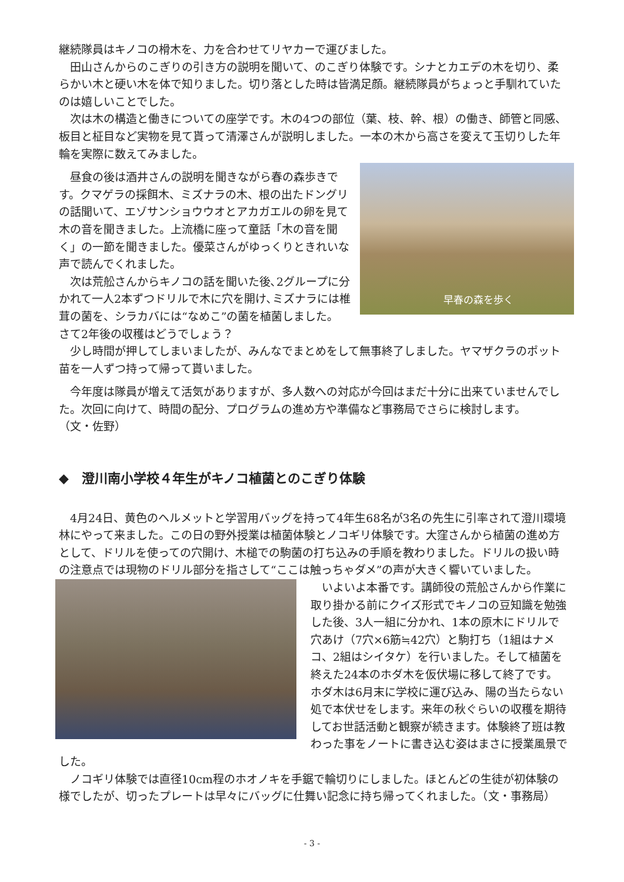継続隊員はキノコの榾木を、力を合わせてリヤカーで運びました。
　田山さんからのこぎりの引き方の説明を聞いて、のこぎり体験です。シナとカエデの木を切り、柔らかい木と硬い木を体で知りました。切り落とした時は皆満足顔。継続隊員がちょっと手馴れていたのは嬉しいことでした。
　次は木の構造と働きについての座学です。木の4つの部位（葉、枝、幹、根）の働き、師管と同感、板目と柾目など実物を見て貰って清澤さんが説明しました。一本の木から高さを変えて玉切りした年輪を実際に数えてみました。
早春の森を歩く
　昼食の後は酒井さんの説明を聞きながら春の森歩きです。クマゲラの採餌木、ミズナラの木、根の出たドングリの話聞いて、エゾサンショウウオとアカガエルの卵を見て木の音を聞きました。上流橋に座って童話「木の音を聞く」の一節を聞きました。優菜さんがゆっくりときれいな声で読んでくれました。
　次は荒舩さんからキノコの話を聞いた後､2グループに分かれて一人2本ずつドリルで木に穴を開け､ミズナラには椎茸の菌を、シラカバには“なめこ”の菌を植菌しました。
さて2年後の収穫はどうでしょう？
　少し時間が押してしまいましたが、みんなでまとめをして無事終了しました。ヤマザクラのポット苗を一人ずつ持って帰って貰いました。
　今年度は隊員が増えて活気がありますが、多人数への対応が今回はまだ十分に出来ていませんでした。次回に向けて、時間の配分、プログラムの進め方や準備など事務局でさらに検討します。
（文・佐野）
◆　澄川南小学校４年生がキノコ植菌とのこぎり体験
　4月24日、黄色のヘルメットと学習用バッグを持って4年生68名が3名の先生に引率されて澄川環境林にやって来ました。この日の野外授業は植菌体験とノコギリ体験です。大窪さんから植菌の進め方として、ドリルを使っての穴開け、木槌での駒菌の打ち込みの手順を教わりました。ドリルの扱い時の注意点では現物のドリル部分を指さして“ここは触っちゃダメ”の声が大きく響いていました。
　いよいよ本番です。講師役の荒舩さんから作業に取り掛かる前にクイズ形式でキノコの豆知識を勉強した後、3人一組に分かれ、1本の原木にドリルで穴あけ（7穴×6筋≒42穴）と駒打ち（1組はナメコ、2組はシイタケ）を行いました。そして植菌を終えた24本のホダ木を仮伏場に移して終了です。ホダ木は6月末に学校に運び込み、陽の当たらない処で本伏せをします。来年の秋ぐらいの収穫を期待してお世話活動と観察が続きます。体験終了班は教わった事をノートに書き込む姿はまさに授業風景でした。
　ノコギリ体験では直径10cm程のホオノキを手鋸で輪切りにしました。ほとんどの生徒が初体験の様でしたが、切ったプレートは早々にバッグに仕舞い記念に持ち帰ってくれました。（文・事務局）
- 3 -